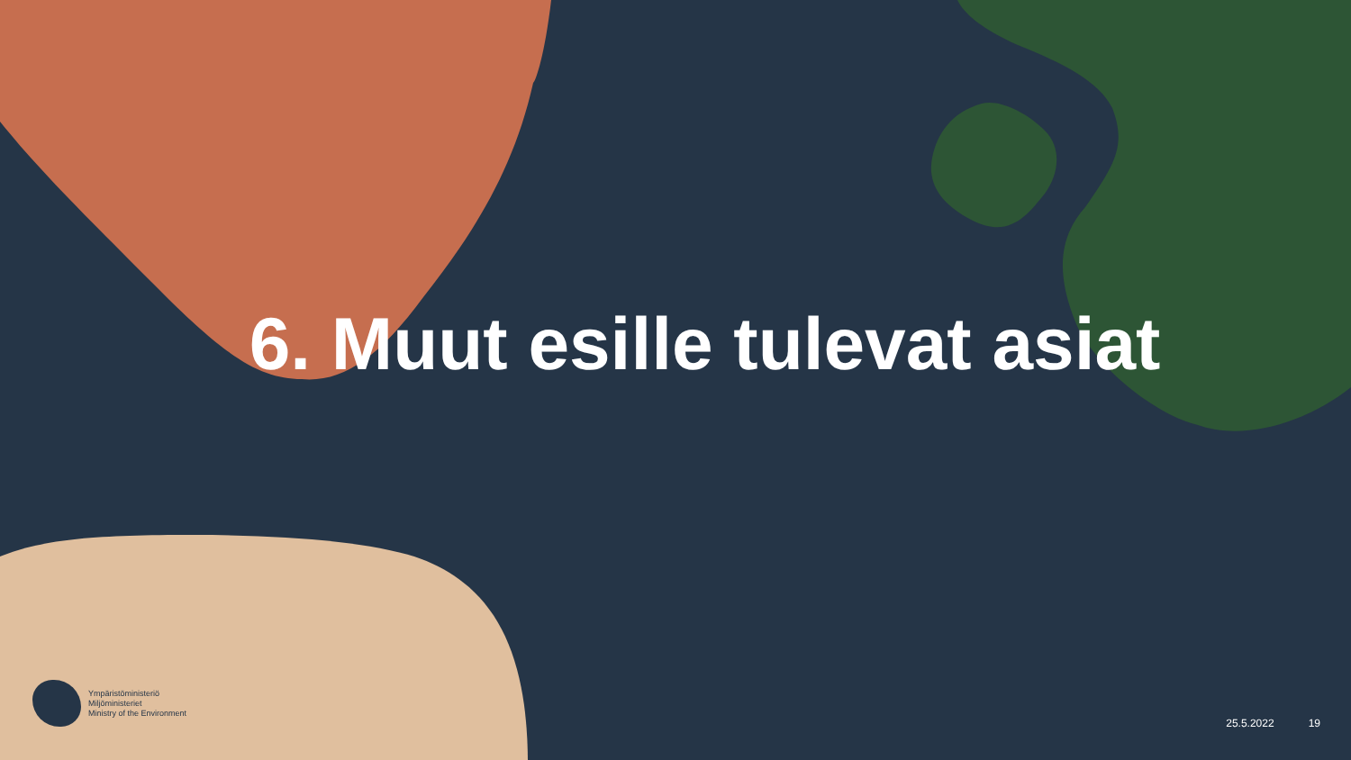6. Muut esille tulevat asiat
Ympäristöministeriö
Miljöministeriet
Ministry of the Environment
25.5.2022 19